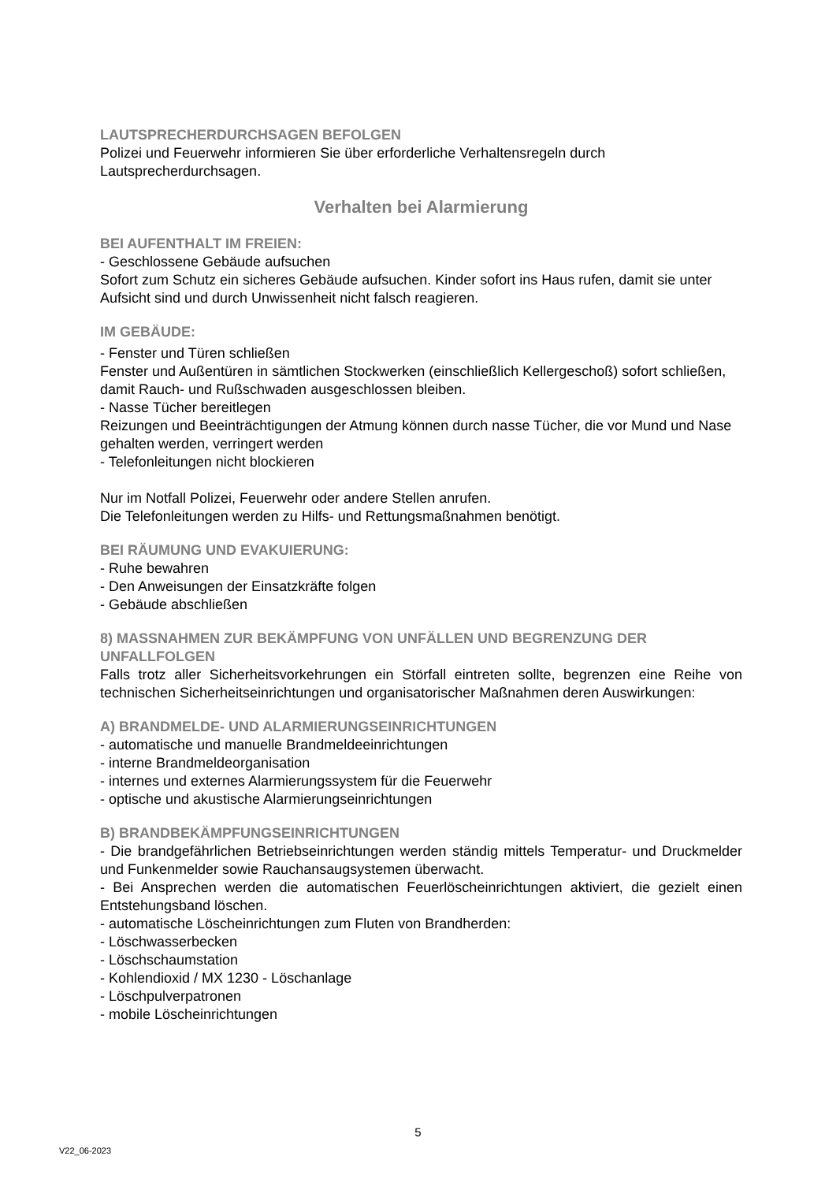LAUTSPRECHERDURCHSAGEN BEFOLGEN
Polizei und Feuerwehr informieren Sie über erforderliche Verhaltensregeln durch Lautsprecherdurchsagen.
Verhalten bei Alarmierung
BEI AUFENTHALT IM FREIEN:
- Geschlossene Gebäude aufsuchen
Sofort zum Schutz ein sicheres Gebäude aufsuchen. Kinder sofort ins Haus rufen, damit sie unter Aufsicht sind und durch Unwissenheit nicht falsch reagieren.
IM GEBÄUDE:
- Fenster und Türen schließen
Fenster und Außentüren in sämtlichen Stockwerken (einschließlich Kellergeschoß) sofort schließen, damit Rauch- und Rußschwaden ausgeschlossen bleiben.
- Nasse Tücher bereitlegen
Reizungen und Beeinträchtigungen der Atmung können durch nasse Tücher, die vor Mund und Nase gehalten werden, verringert werden
- Telefonleitungen nicht blockieren
Nur im Notfall Polizei, Feuerwehr oder andere Stellen anrufen.
Die Telefonleitungen werden zu Hilfs- und Rettungsmaßnahmen benötigt.
BEI RÄUMUNG UND EVAKUIERUNG:
- Ruhe bewahren
- Den Anweisungen der Einsatzkräfte folgen
- Gebäude abschließen
8) MASSNAHMEN ZUR BEKÄMPFUNG VON UNFÄLLEN UND BEGRENZUNG DER UNFALLFOLGEN
Falls trotz aller Sicherheitsvorkehrungen ein Störfall eintreten sollte, begrenzen eine Reihe von technischen Sicherheitseinrichtungen und organisatorischer Maßnahmen deren Auswirkungen:
A) BRANDMELDE- UND ALARMIERUNGSEINRICHTUNGEN
- automatische und manuelle Brandmeldeeinrichtungen
- interne Brandmeldeorganisation
- internes und externes Alarmierungssystem für die Feuerwehr
- optische und akustische Alarmierungseinrichtungen
B) BRANDBEKÄMPFUNGSEINRICHTUNGEN
- Die brandgefährlichen Betriebseinrichtungen werden ständig mittels Temperatur- und Druckmelder und Funkenmelder sowie Rauchansaugsystemen überwacht.
- Bei Ansprechen werden die automatischen Feuerlöscheinrichtungen aktiviert, die gezielt einen Entstehungsband löschen.
- automatische Löscheinrichtungen zum Fluten von Brandherden:
- Löschwasserbecken
- Löschschaumstation
- Kohlendioxid / MX 1230 - Löschanlage
- Löschpulverpatronen
- mobile Löscheinrichtungen
5
V22_06-2023